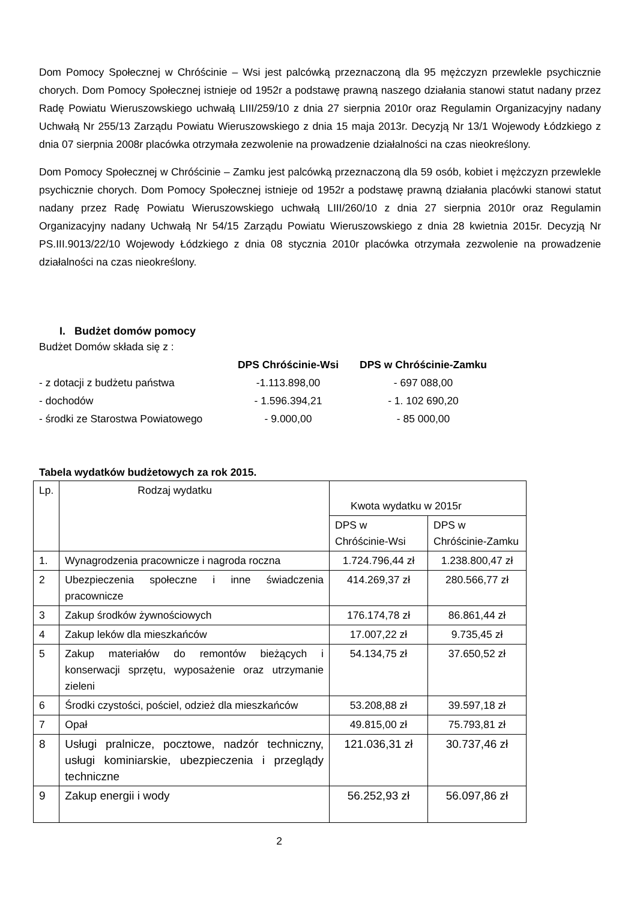Dom Pomocy Społecznej w Chróścinie – Wsi jest palcówką przeznaczoną dla 95 mężczyzn przewlekle psychicznie chorych. Dom Pomocy Społecznej istnieje od 1952r a podstawę prawną naszego działania stanowi statut nadany przez Radę Powiatu Wieruszowskiego uchwałą LIII/259/10 z dnia 27 sierpnia 2010r oraz Regulamin Organizacyjny nadany Uchwałą Nr 255/13 Zarządu Powiatu Wieruszowskiego z dnia 15 maja 2013r. Decyzją Nr 13/1 Wojewody Łódzkiego z dnia 07 sierpnia 2008r placówka otrzymała zezwolenie na prowadzenie działalności na czas nieokreślony.
Dom Pomocy Społecznej w Chróścinie – Zamku jest palcówką przeznaczoną dla 59 osób, kobiet i mężczyzn przewlekle psychicznie chorych. Dom Pomocy Społecznej istnieje od 1952r a podstawę prawną działania placówki stanowi statut nadany przez Radę Powiatu Wieruszowskiego uchwałą LIII/260/10 z dnia 27 sierpnia 2010r oraz Regulamin Organizacyjny nadany Uchwałą Nr 54/15 Zarządu Powiatu Wieruszowskiego z dnia 28 kwietnia 2015r. Decyzją Nr PS.III.9013/22/10 Wojewody Łódzkiego z dnia 08 stycznia 2010r placówka otrzymała zezwolenie na prowadzenie działalności na czas nieokreślony.
I. Budżet domów pomocy
Budżet Domów składa się z :
DPS Chróścinie-Wsi
DPS w Chróścinie-Zamku
- z dotacji z budżetu państwa
-1.113.898,00
- 697 088,00
- dochodów
- 1.596.394,21
- 1. 102 690,20
- środki ze Starostwa Powiatowego
- 9.000,00
- 85 000,00
Tabela wydatków budżetowych za rok 2015.
| Lp. | Rodzaj wydatku | Kwota wydatku w 2015r | |
| --- | --- | --- | --- |
| | | DPS w Chróścinie-Wsi | DPS w Chróścinie-Zamku |
| 1. | Wynagrodzenia pracownicze i nagroda roczna | 1.724.796,44 zł | 1.238.800,47 zł |
| 2 | Ubezpieczenia społeczne i inne świadczenia pracownicze | 414.269,37 zł | 280.566,77 zł |
| 3 | Zakup środków żywnościowych | 176.174,78 zł | 86.861,44 zł |
| 4 | Zakup leków dla mieszkańców | 17.007,22 zł | 9.735,45 zł |
| 5 | Zakup materiałów do remontów bieżących i konserwacji sprzętu, wyposażenie oraz utrzymanie zieleni | 54.134,75 zł | 37.650,52 zł |
| 6 | Środki czystości, pościel, odzież dla mieszkańców | 53.208,88 zł | 39.597,18 zł |
| 7 | Opał | 49.815,00 zł | 75.793,81 zł |
| 8 | Usługi pralnicze, pocztowe, nadzór techniczny, usługi kominiarskie, ubezpieczenia i przeglądy techniczne | 121.036,31 zł | 30.737,46 zł |
| 9 | Zakup energii i wody | 56.252,93 zł | 56.097,86 zł |
2